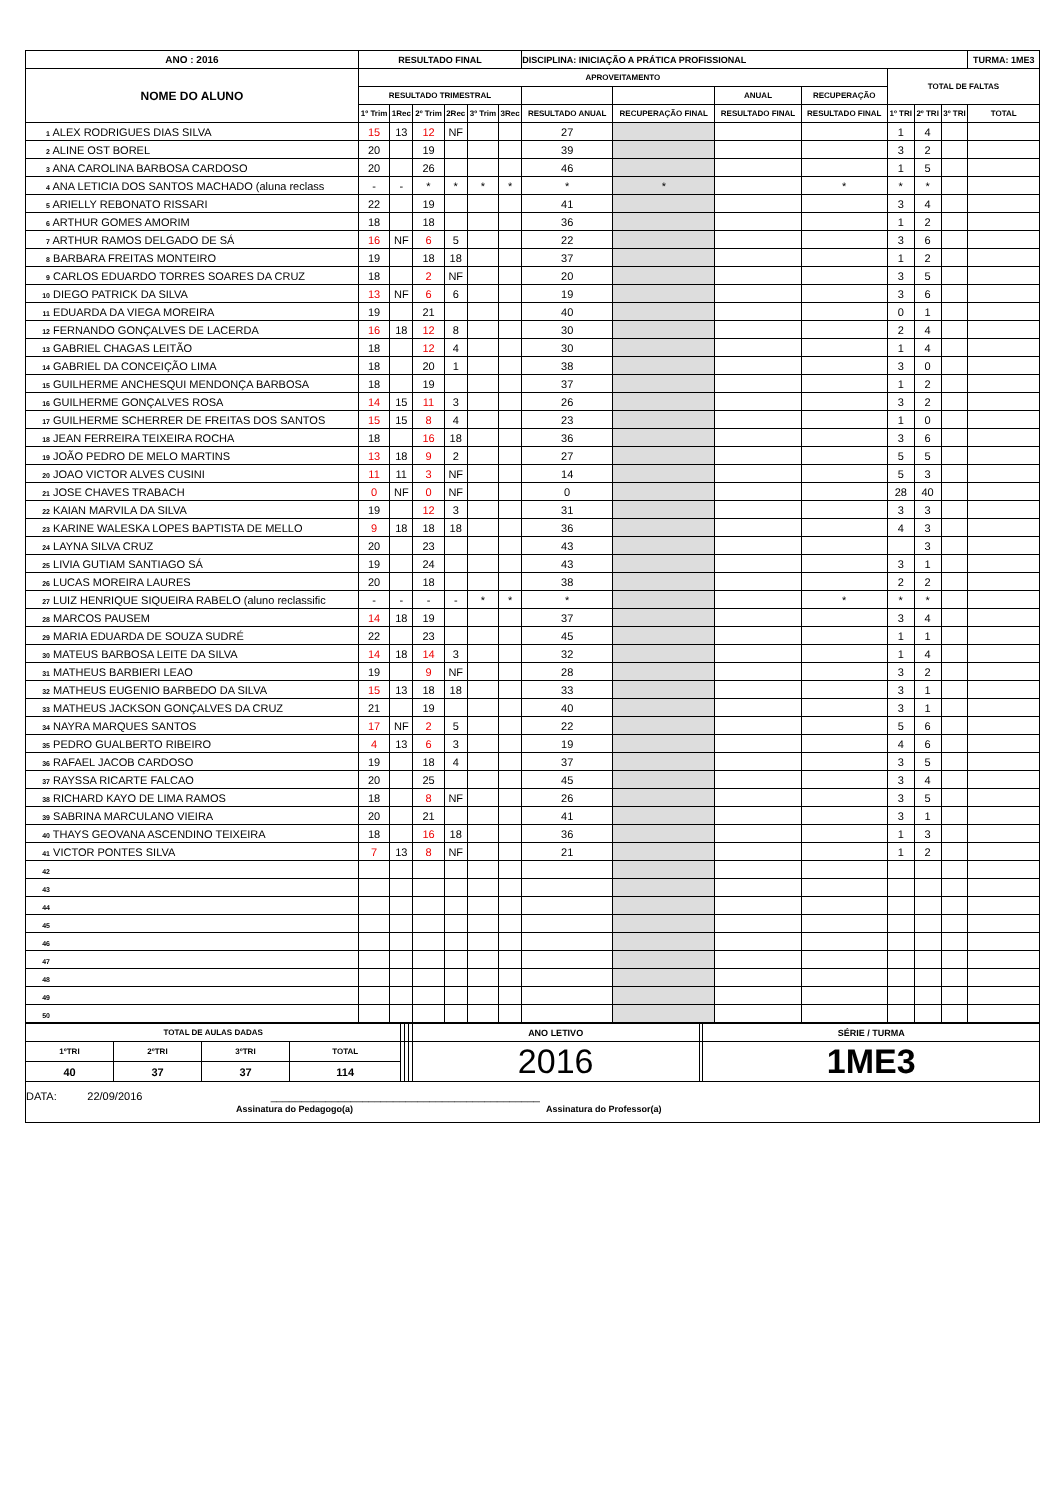| ANO : 2016 | RESULTADO FINAL | | | | | | DISCIPLINA: INICIAÇÃO A PRÁTICA PROFISSIONAL | | | | | | | TURMA: 1ME3 |
| --- | --- | --- | --- | --- | --- | --- | --- | --- | --- | --- | --- | --- | --- | --- |
| NOME DO ALUNO | APROVEITAMENTO | | | | | | | | | | TOTAL DE FALTAS | | | |
| | RESULTADO TRIMESTRAL | | | | | | | | ANUAL | RECUPERAÇÃO | | | | |
| | 1º Trim | 1Rec | 2º Trim | 2Rec | 3º Trim | 3Rec | RESULTADO ANUAL | RECUPERAÇÃO FINAL | RESULTADO FINAL | RESULTADO FINAL | 1º TRI | 2º TRI | 3º TRI | TOTAL |
| 1 ALEX RODRIGUES DIAS SILVA | 15 | 13 | 12 | NF | | | 27 | | | | 1 | 4 | | |
| 2 ALINE OST BOREL | 20 | | 19 | | | | 39 | | | | 3 | 2 | | |
| 3 ANA CAROLINA BARBOSA CARDOSO | 20 | | 26 | | | | 46 | | | | 1 | 5 | | |
| 4 ANA LETICIA DOS SANTOS MACHADO (aluna reclass | - | - | * | * | * | * | * | * | | * | * | * | | |
| 5 ARIELLY REBONATO RISSARI | 22 | | 19 | | | | 41 | | | | 3 | 4 | | |
| 6 ARTHUR GOMES AMORIM | 18 | | 18 | | | | 36 | | | | 1 | 2 | | |
| 7 ARTHUR RAMOS DELGADO DE SÁ | 16 | NF | 6 | 5 | | | 22 | | | | 3 | 6 | | |
| 8 BARBARA FREITAS MONTEIRO | 19 | | 18 | 18 | | | 37 | | | | 1 | 2 | | |
| 9 CARLOS EDUARDO TORRES SOARES DA CRUZ | 18 | | 2 | NF | | | 20 | | | | 3 | 5 | | |
| 10 DIEGO PATRICK DA SILVA | 13 | NF | 6 | 6 | | | 19 | | | | 3 | 6 | | |
| 11 EDUARDA DA VIEGA MOREIRA | 19 | | 21 | | | | 40 | | | | 0 | 1 | | |
| 12 FERNANDO GONÇALVES DE LACERDA | 16 | 18 | 12 | 8 | | | 30 | | | | 2 | 4 | | |
| 13 GABRIEL CHAGAS LEITÃO | 18 | | 12 | 4 | | | 30 | | | | 1 | 4 | | |
| 14 GABRIEL DA CONCEIÇÃO LIMA | 18 | | 20 | 1 | | | 38 | | | | 3 | 0 | | |
| 15 GUILHERME ANCHESQUI MENDONÇA BARBOSA | 18 | | 19 | | | | 37 | | | | 1 | 2 | | |
| 16 GUILHERME GONÇALVES ROSA | 14 | 15 | 11 | 3 | | | 26 | | | | 3 | 2 | | |
| 17 GUILHERME SCHERRER DE FREITAS DOS SANTOS | 15 | 15 | 8 | 4 | | | 23 | | | | 1 | 0 | | |
| 18 JEAN FERREIRA TEIXEIRA ROCHA | 18 | | 16 | 18 | | | 36 | | | | 3 | 6 | | |
| 19 JOÃO PEDRO DE MELO MARTINS | 13 | 18 | 9 | 2 | | | 27 | | | | 5 | 5 | | |
| 20 JOAO VICTOR ALVES CUSINI | 11 | 11 | 3 | NF | | | 14 | | | | 5 | 3 | | |
| 21 JOSE CHAVES TRABACH | 0 | NF | 0 | NF | | | 0 | | | | 28 | 40 | | |
| 22 KAIAN MARVILA DA SILVA | 19 | | 12 | 3 | | | 31 | | | | 3 | 3 | | |
| 23 KARINE WALESKA LOPES BAPTISTA DE MELLO | 9 | 18 | 18 | 18 | | | 36 | | | | 4 | 3 | | |
| 24 LAYNA SILVA CRUZ | 20 | | 23 | | | | 43 | | | | | 3 | | |
| 25 LIVIA GUTIAM SANTIAGO SÁ | 19 | | 24 | | | | 43 | | | | 3 | 1 | | |
| 26 LUCAS MOREIRA LAURES | 20 | | 18 | | | | 38 | | | | 2 | 2 | | |
| 27 LUIZ HENRIQUE SIQUEIRA RABELO (aluno reclassific | - | - | - | - | * | * | * | | | * | * | * | | |
| 28 MARCOS PAUSEM | 14 | 18 | 19 | | | | 37 | | | | 3 | 4 | | |
| 29 MARIA EDUARDA DE SOUZA SUDRÉ | 22 | | 23 | | | | 45 | | | | 1 | 1 | | |
| 30 MATEUS BARBOSA LEITE DA SILVA | 14 | 18 | 14 | 3 | | | 32 | | | | 1 | 4 | | |
| 31 MATHEUS BARBIERI LEAO | 19 | | 9 | NF | | | 28 | | | | 3 | 2 | | |
| 32 MATHEUS EUGENIO BARBEDO DA SILVA | 15 | 13 | 18 | 18 | | | 33 | | | | 3 | 1 | | |
| 33 MATHEUS JACKSON GONÇALVES DA CRUZ | 21 | | 19 | | | | 40 | | | | 3 | 1 | | |
| 34 NAYRA MARQUES SANTOS | 17 | NF | 2 | 5 | | | 22 | | | | 5 | 6 | | |
| 35 PEDRO GUALBERTO RIBEIRO | 4 | 13 | 6 | 3 | | | 19 | | | | 4 | 6 | | |
| 36 RAFAEL JACOB CARDOSO | 19 | | 18 | 4 | | | 37 | | | | 3 | 5 | | |
| 37 RAYSSA RICARTE FALCAO | 20 | | 25 | | | | 45 | | | | 3 | 4 | | |
| 38 RICHARD KAYO DE LIMA RAMOS | 18 | | 8 | NF | | | 26 | | | | 3 | 5 | | |
| 39 SABRINA MARCULANO VIEIRA | 20 | | 21 | | | | 41 | | | | 3 | 1 | | |
| 40 THAYS GEOVANA ASCENDINO TEIXEIRA | 18 | | 16 | 18 | | | 36 | | | | 1 | 3 | | |
| 41 VICTOR PONTES SILVA | 7 | 13 | 8 | NF | | | 21 | | | | 1 | 2 | | |
| 42 | | | | | | | | | | | | | | |
| 43 | | | | | | | | | | | | | | |
| 44 | | | | | | | | | | | | | | |
| 45 | | | | | | | | | | | | | | |
| 46 | | | | | | | | | | | | | | |
| 47 | | | | | | | | | | | | | | |
| 48 | | | | | | | | | | | | | | |
| 49 | | | | | | | | | | | | | | |
| 50 | | | | | | | | | | | | | | |
| TOTAL DE AULAS DADAS | | | | | | | ANO LETIVO | | SÉRIE / TURMA |
| --- | --- | --- | --- | --- | --- | --- | --- | --- | --- |
| 1ºTRI | 2ºTRI | 3ºTRI | TOTAL | | | | 2016 | | 1ME3 |
| 40 | 37 | 37 | 114 | | | | | | |
| DATA: 22/09/2016 ____________________________________________ Assinatura do Pedagogo(a) Assinatura do Professor(a) | | | | | | | | | |